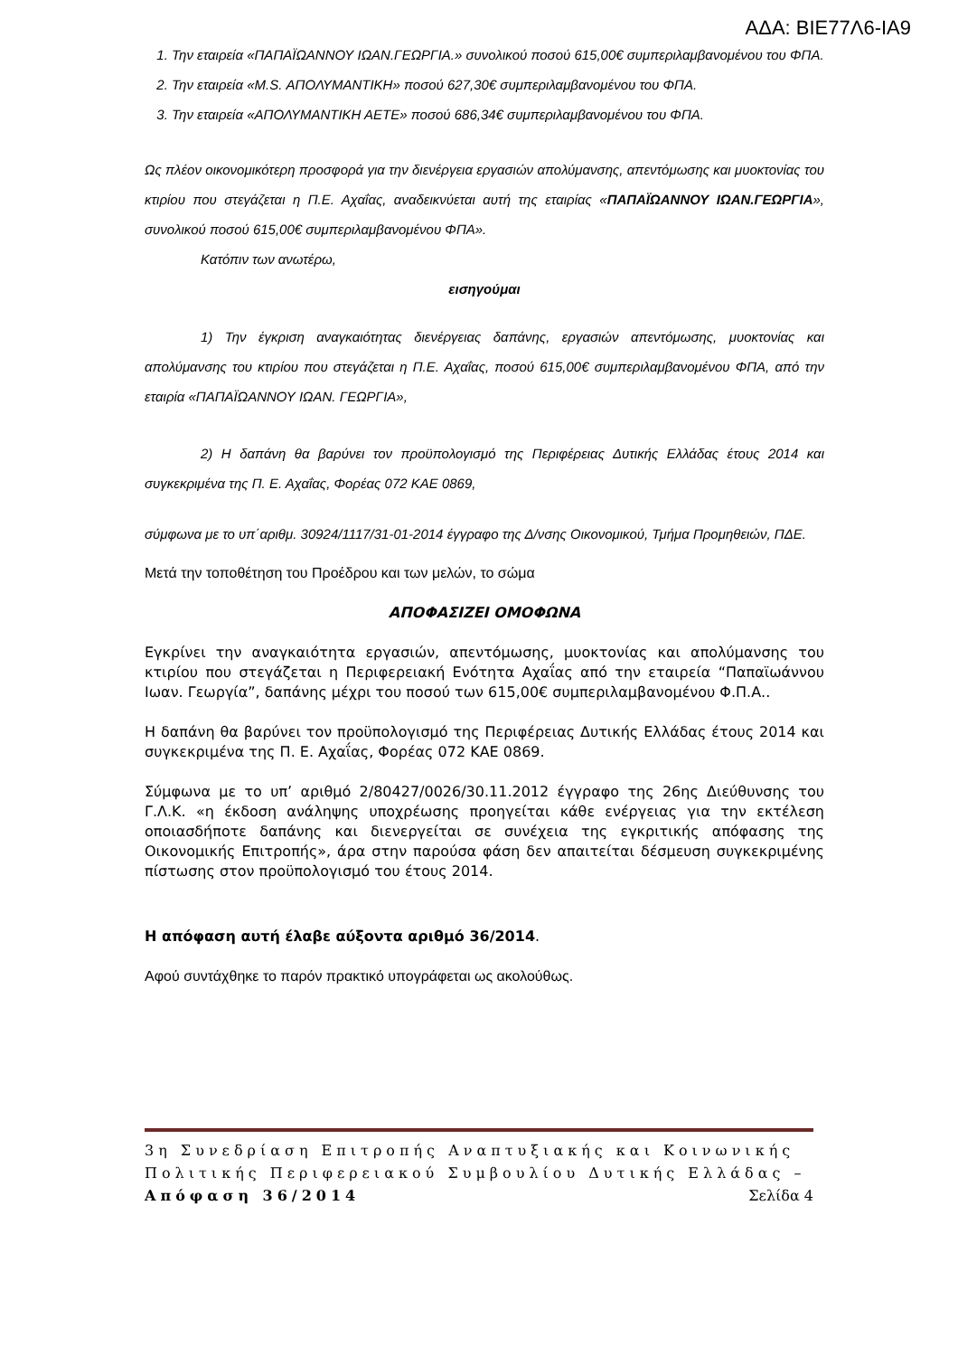ΑΔΑ: ΒΙΕ77Λ6-ΙΑ9
1. Την εταιρεία «ΠΑΠΑΪΩΑΝΝΟΥ ΙΩΑΝ.ΓΕΩΡΓΙΑ.» συνολικού ποσού 615,00€ συμπεριλαμβανομένου του ΦΠΑ.
2. Την εταιρεία «M.S. ΑΠΟΛΥΜΑΝΤΙΚΗ» ποσού 627,30€ συμπεριλαμβανομένου του ΦΠΑ.
3. Την εταιρεία «ΑΠΟΛΥΜΑΝΤΙΚΗ ΑΕΤΕ» ποσού 686,34€ συμπεριλαμβανομένου του ΦΠΑ.
Ως πλέον οικονομικότερη προσφορά για την διενέργεια εργασιών απολύμανσης, απεντόμωσης και μυοκτονίας του κτιρίου που στεγάζεται η Π.Ε. Αχαΐας, αναδεικνύεται αυτή της εταιρίας «ΠΑΠΑΪΩΑΝΝΟΥ ΙΩΑΝ.ΓΕΩΡΓΙΑ», συνολικού ποσού 615,00€ συμπεριλαμβανομένου ΦΠΑ».
Κατόπιν των ανωτέρω,
εισηγούμαι
1) Την έγκριση αναγκαιότητας διενέργειας δαπάνης, εργασιών απεντόμωσης, μυοκτονίας και απολύμανσης του κτιρίου που στεγάζεται η Π.Ε. Αχαΐας, ποσού 615,00€ συμπεριλαμβανομένου ΦΠΑ, από την εταιρία «ΠΑΠΑΪΩΑΝΝΟΥ ΙΩΑΝ. ΓΕΩΡΓΙΑ»,
2) Η δαπάνη θα βαρύνει τον προϋπολογισμό της Περιφέρειας Δυτικής Ελλάδας έτους 2014 και συγκεκριμένα της Π. Ε. Αχαΐας, Φορέας 072 ΚΑΕ 0869,
σύμφωνα με το υπ΄αριθμ. 30924/1117/31-01-2014 έγγραφο της Δ/νσης Οικονομικού, Τμήμα Προμηθειών, ΠΔΕ.
Μετά την τοποθέτηση του Προέδρου και των μελών, το σώμα
ΑΠΟΦΑΣΙΖΕΙ ΟΜΟΦΩΝΑ
Εγκρίνει την αναγκαιότητα εργασιών, απεντόμωσης, μυοκτονίας και απολύμανσης του κτιρίου που στεγάζεται η Περιφερειακή Ενότητα Αχαΐας από την εταιρεία “Παπαϊωάννου Ιωαν. Γεωργία”, δαπάνης μέχρι του ποσού των 615,00€ συμπεριλαμβανομένου Φ.Π.Α..
Η δαπάνη θα βαρύνει τον προϋπολογισμό της Περιφέρειας Δυτικής Ελλάδας έτους 2014 και συγκεκριμένα της Π. Ε. Αχαΐας, Φορέας 072 ΚΑΕ 0869.
Σύμφωνα με το υπ’ αριθμό 2/80427/0026/30.11.2012 έγγραφο της 26ης Διεύθυνσης του Γ.Λ.Κ. «η έκδοση ανάληψης υποχρέωσης προηγείται κάθε ενέργειας για την εκτέλεση οποιασδήποτε δαπάνης και διενεργείται σε συνέχεια της εγκριτικής απόφασης της Οικονομικής Επιτροπής», άρα στην παρούσα φάση δεν απαιτείται δέσμευση συγκεκριμένης πίστωσης στον προϋπολογισμό του έτους 2014.
Η απόφαση αυτή έλαβε αύξοντα αριθμό 36/2014.
Αφού συντάχθηκε το παρόν πρακτικό υπογράφεται ως ακολούθως.
3η Συνεδρίαση Επιτροπής Αναπτυξιακής και Κοινωνικής Πολιτικής Περιφερειακού Συμβουλίου Δυτικής Ελλάδας –Απόφαση 36/2014 Σελίδα 4